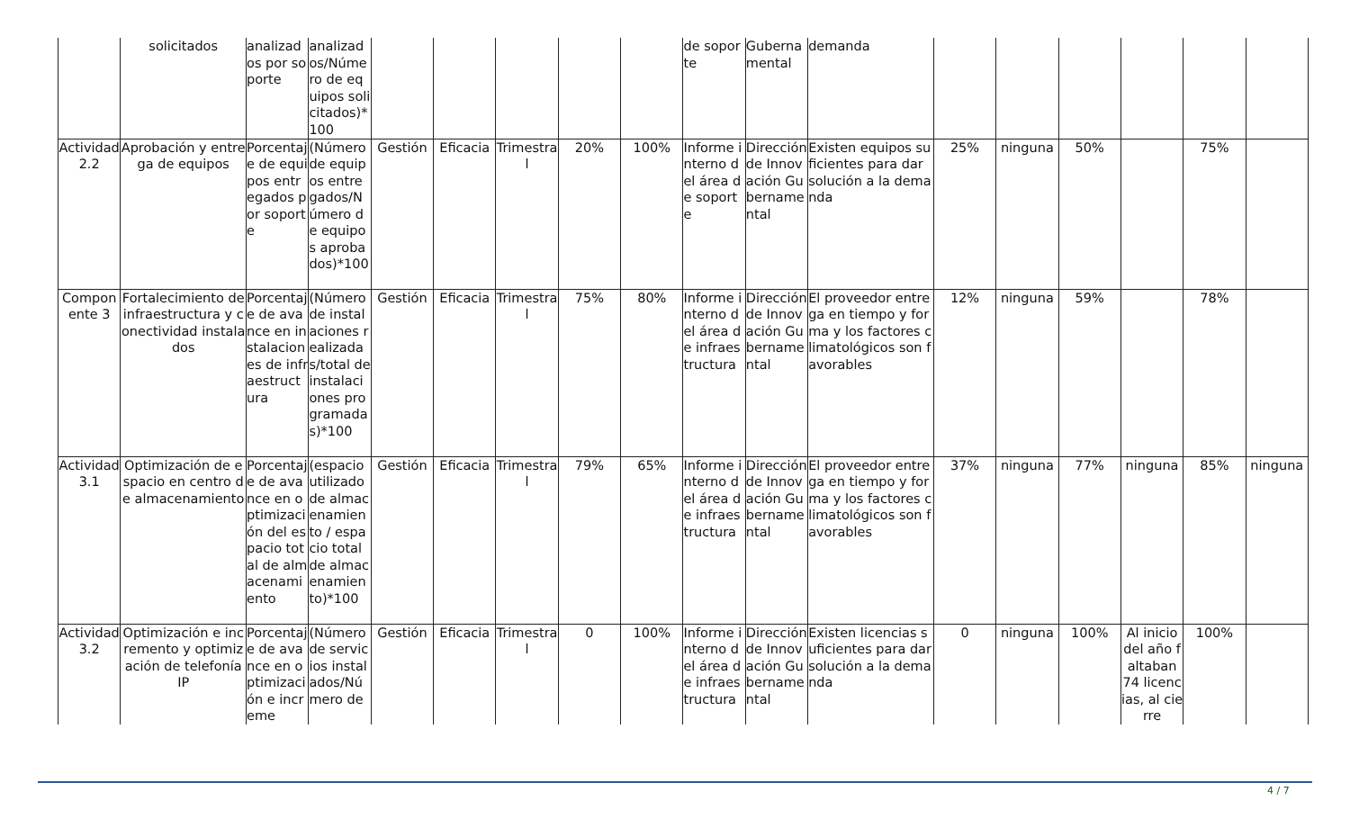| | solicitados | analizados por soporte | analizados/Número de equipos solicitados)*100 | | | | | | de soporte | Gubernamental | demanda | | | | | | |
| Actividad 2.2 | Aprobación y entrega de equipos | Porcentaje de equipos entregados por soporte | (Número de equipos entregados/Número de equipos aprobados)*100 | Gestión | Eficacia | Trimestral | 20% | 100% | Informe interno del área de soporte | Dirección de Innovación Gubernamental | Existen equipos suficientes para dar solución a la demanda | 25% | ninguna | 50% | | 75% | |
| Componente 3 | Fortalecimiento de infraestructura y conectividad instalados | Porcentaje de avance en instalaciones de infraestructura | (Número de instalaciones realizadas/total de instalaciones programadas)*100 | Gestión | Eficacia | Trimestral | 75% | 80% | Informe interno del área de infraestructura | Dirección de Innovación Gubernamental | El proveedor entrega en tiempo y forma y los factores climatológicos son favorables | 12% | ninguna | 59% | | 78% | |
| Actividad 3.1 | Optimización de espacio en centro de almacenamiento | Porcentaje de avance en optimización del espacio total de almacenamiento | (espacio utilizado de almacenamiento / espacio total de almacenamiento)*100 | Gestión | Eficacia | Trimestral | 79% | 65% | Informe interno del área de infraestructura | Dirección de Innovación Gubernamental | El proveedor entrega en tiempo y forma y los factores climatológicos son favorables | 37% | ninguna | 77% | ninguna | 85% | ninguna |
| Actividad 3.2 | Optimización e incremento y optimización de telefonía IP | Porcentaje de avance en optimización e increme | (Número de servicios instalados/Número de | Gestión | Eficacia | Trimestral | 0 | 100% | Informe interno del área de infraestructura | Dirección de Innovación Gubernamental | Existen licencias suficientes para dar solución a la demanda | 0 | ninguna | 100% | Al inicio del año faltaban 74 licencias, al cierre | 100% | |
4 / 7